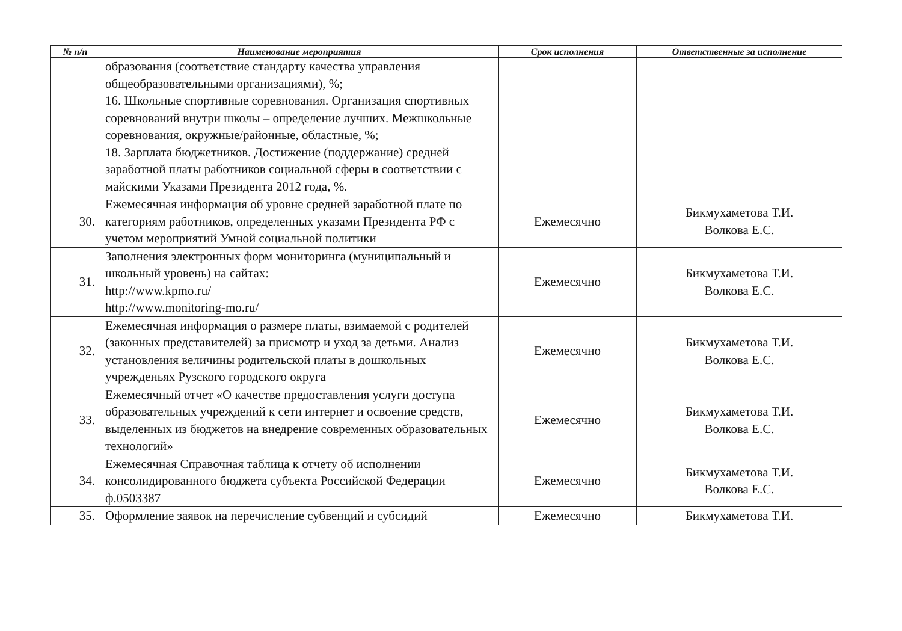| № п/п | Наименование мероприятия | Срок исполнения | Ответственные за исполнение |
| --- | --- | --- | --- |
| | образования (соответствие стандарту качества управления общеобразовательными организациями), %; 16. Школьные спортивные соревнования. Организация спортивных соревнований внутри школы – определение лучших. Межшкольные соревнования, окружные/районные, областные, %; 18. Зарплата бюджетников. Достижение (поддержание) средней заработной платы работников социальной сферы в соответствии с майскими Указами Президента 2012 года, %. | | |
| 30. | Ежемесячная информация об уровне средней заработной плате по категориям работников, определенных указами Президента РФ с учетом мероприятий Умной социальной политики | Ежемесячно | Бикмухаметова Т.И. Волкова Е.С. |
| 31. | Заполнения электронных форм мониторинга (муниципальный и школьный уровень) на сайтах: http://www.kpmo.ru/ http://www.monitoring-mo.ru/ | Ежемесячно | Бикмухаметова Т.И. Волкова Е.С. |
| 32. | Ежемесячная информация о размере платы, взимаемой с родителей (законных представителей) за присмотр и уход за детьми. Анализ установления величины родительской платы в дошкольных учрежденьях Рузского городского округа | Ежемесячно | Бикмухаметова Т.И. Волкова Е.С. |
| 33. | Ежемесячный отчет «О качестве предоставления услуги доступа образовательных учреждений к сети интернет и освоение средств, выделенных из бюджетов на внедрение современных образовательных технологий» | Ежемесячно | Бикмухаметова Т.И. Волкова Е.С. |
| 34. | Ежемесячная Справочная таблица к отчету об исполнении консолидированного бюджета субъекта Российской Федерации ф.0503387 | Ежемесячно | Бикмухаметова Т.И. Волкова Е.С. |
| 35. | Оформление заявок на перечисление субвенций и субсидий | Ежемесячно | Бикмухаметова Т.И. |